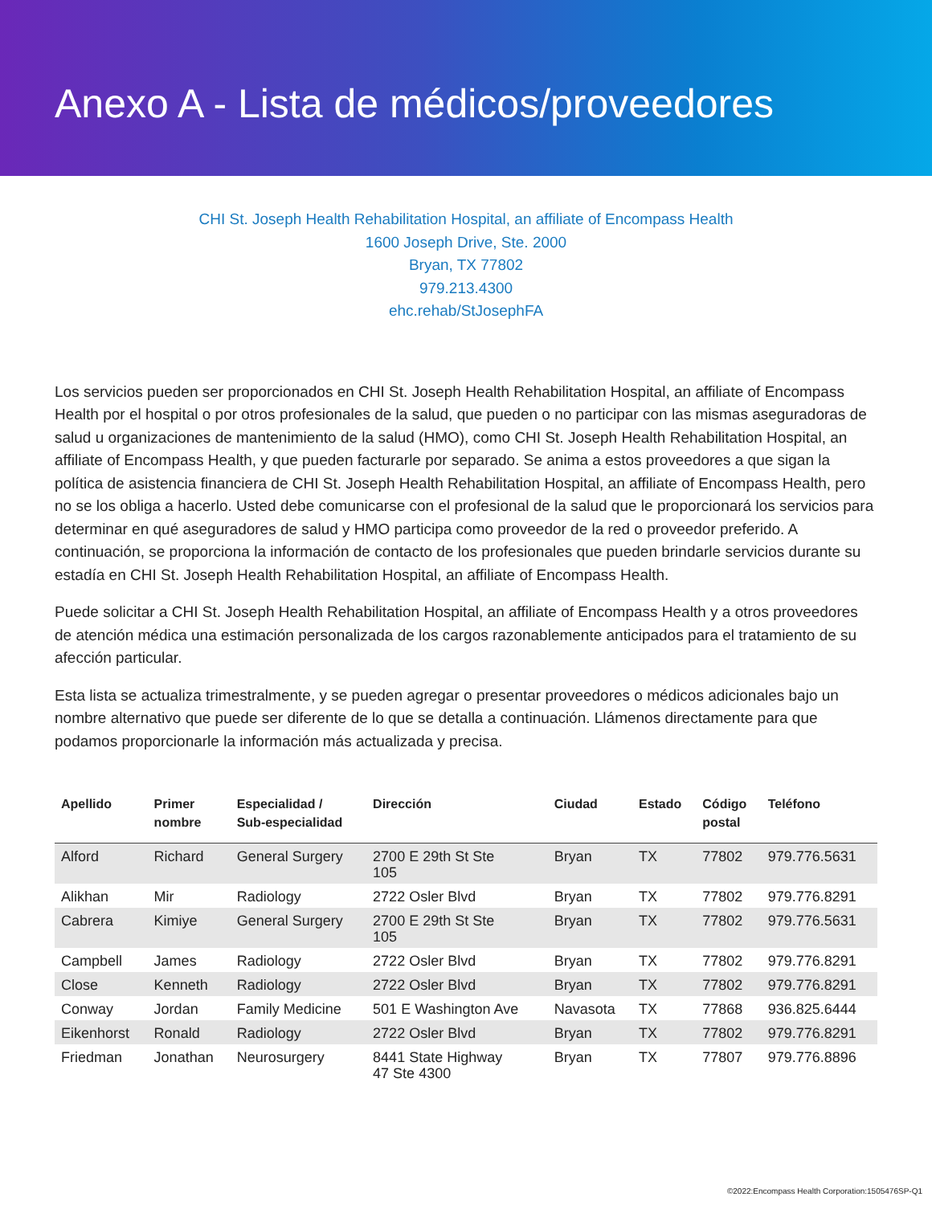Anexo A - Lista de médicos/proveedores
CHI St. Joseph Health Rehabilitation Hospital, an affiliate of Encompass Health
1600 Joseph Drive, Ste. 2000
Bryan, TX 77802
979.213.4300
ehc.rehab/StJosephFA
Los servicios pueden ser proporcionados en CHI St. Joseph Health Rehabilitation Hospital, an affiliate of Encompass Health por el hospital o por otros profesionales de la salud, que pueden o no participar con las mismas aseguradoras de salud u organizaciones de mantenimiento de la salud (HMO), como CHI St. Joseph Health Rehabilitation Hospital, an affiliate of Encompass Health, y que pueden facturarle por separado. Se anima a estos proveedores a que sigan la política de asistencia financiera de CHI St. Joseph Health Rehabilitation Hospital, an affiliate of Encompass Health, pero no se los obliga a hacerlo. Usted debe comunicarse con el profesional de la salud que le proporcionará los servicios para determinar en qué aseguradores de salud y HMO participa como proveedor de la red o proveedor preferido. A continuación, se proporciona la información de contacto de los profesionales que pueden brindarle servicios durante su estadía en CHI St. Joseph Health Rehabilitation Hospital, an affiliate of Encompass Health.
Puede solicitar a CHI St. Joseph Health Rehabilitation Hospital, an affiliate of Encompass Health y a otros proveedores de atención médica una estimación personalizada de los cargos razonablemente anticipados para el tratamiento de su afección particular.
Esta lista se actualiza trimestralmente, y se pueden agregar o presentar proveedores o médicos adicionales bajo un nombre alternativo que puede ser diferente de lo que se detalla a continuación. Llámenos directamente para que podamos proporcionarle la información más actualizada y precisa.
| Apellido | Primer nombre | Especialidad / Sub-especialidad | Dirección | Ciudad | Estado | Código postal | Teléfono |
| --- | --- | --- | --- | --- | --- | --- | --- |
| Alford | Richard | General Surgery | 2700 E 29th St Ste 105 | Bryan | TX | 77802 | 979.776.5631 |
| Alikhan | Mir | Radiology | 2722 Osler Blvd | Bryan | TX | 77802 | 979.776.8291 |
| Cabrera | Kimiye | General Surgery | 2700 E 29th St Ste 105 | Bryan | TX | 77802 | 979.776.5631 |
| Campbell | James | Radiology | 2722 Osler Blvd | Bryan | TX | 77802 | 979.776.8291 |
| Close | Kenneth | Radiology | 2722 Osler Blvd | Bryan | TX | 77802 | 979.776.8291 |
| Conway | Jordan | Family Medicine | 501 E Washington Ave | Navasota | TX | 77868 | 936.825.6444 |
| Eikenhorst | Ronald | Radiology | 2722 Osler Blvd | Bryan | TX | 77802 | 979.776.8291 |
| Friedman | Jonathan | Neurosurgery | 8441 State Highway 47 Ste 4300 | Bryan | TX | 77807 | 979.776.8896 |
©2022:Encompass Health Corporation:1505476SP-Q1